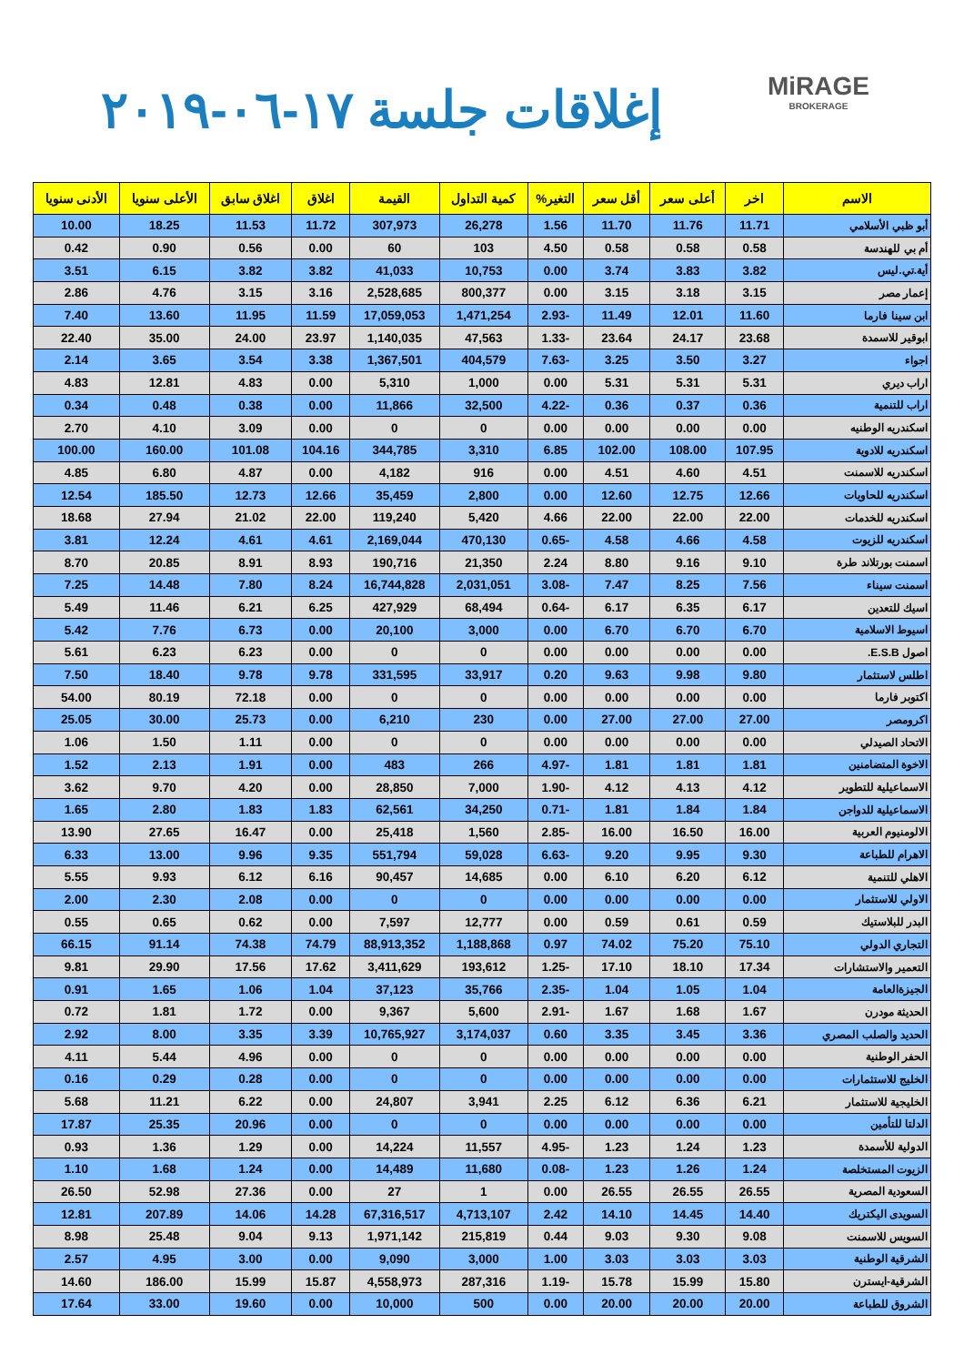MiRAGE
BROKERAGE
إغلاقات جلسة ١٧-٠٦-٢٠١٩
| الاسم | اخر | أعلى سعر | أقل سعر | التغير% | كمية التداول | القيمة | اغلاق | اغلاق سابق | الأعلى سنويا | الأدنى سنويا |
| --- | --- | --- | --- | --- | --- | --- | --- | --- | --- | --- |
| أبو ظبي الأسلامي | 11.71 | 11.76 | 11.70 | 1.56 | 26,278 | 307,973 | 11.72 | 11.53 | 18.25 | 10.00 |
| أم بي للهندسة | 0.58 | 0.58 | 0.58 | 4.50 | 103 | 60 | 0.00 | 0.56 | 0.90 | 0.42 |
| أية.تي.ليس | 3.82 | 3.83 | 3.74 | 0.00 | 10,753 | 41,033 | 3.82 | 3.82 | 6.15 | 3.51 |
| إعمار مصر | 3.15 | 3.18 | 3.15 | 0.00 | 800,377 | 2,528,685 | 3.16 | 3.15 | 4.76 | 2.86 |
| ابن سينا فارما | 11.60 | 12.01 | 11.49 | -2.93 | 1,471,254 | 17,059,053 | 11.59 | 11.95 | 13.60 | 7.40 |
| ابوقير للاسمدة | 23.68 | 24.17 | 23.64 | -1.33 | 47,563 | 1,140,035 | 23.97 | 24.00 | 35.00 | 22.40 |
| اجواء | 3.27 | 3.50 | 3.25 | -7.63 | 404,579 | 1,367,501 | 3.38 | 3.54 | 3.65 | 2.14 |
| اراب ديري | 5.31 | 5.31 | 5.31 | 0.00 | 1,000 | 5,310 | 0.00 | 4.83 | 12.81 | 4.83 |
| اراب للتنمية | 0.36 | 0.37 | 0.36 | -4.22 | 32,500 | 11,866 | 0.00 | 0.38 | 0.48 | 0.34 |
| اسكندريه الوطنيه | 0.00 | 0.00 | 0.00 | 0.00 | 0 | 0 | 0.00 | 3.09 | 4.10 | 2.70 |
| اسكندريه للادوية | 107.95 | 108.00 | 102.00 | 6.85 | 3,310 | 344,785 | 104.16 | 101.08 | 160.00 | 100.00 |
| اسكندريه للاسمنت | 4.51 | 4.60 | 4.51 | 0.00 | 916 | 4,182 | 0.00 | 4.87 | 6.80 | 4.85 |
| اسكندريه للحاويات | 12.66 | 12.75 | 12.60 | 0.00 | 2,800 | 35,459 | 12.66 | 12.73 | 185.50 | 12.54 |
| اسكندريه للخدمات | 22.00 | 22.00 | 22.00 | 4.66 | 5,420 | 119,240 | 22.00 | 21.02 | 27.94 | 18.68 |
| اسكندريه للزيوت | 4.58 | 4.66 | 4.58 | -0.65 | 470,130 | 2,169,044 | 4.61 | 4.61 | 12.24 | 3.81 |
| اسمنت بورتلاند طرة | 9.10 | 9.16 | 8.80 | 2.24 | 21,350 | 190,716 | 8.93 | 8.91 | 20.85 | 8.70 |
| اسمنت سيناء | 7.56 | 8.25 | 7.47 | -3.08 | 2,031,051 | 16,744,828 | 8.24 | 7.80 | 14.48 | 7.25 |
| اسيك للتعدين | 6.17 | 6.35 | 6.17 | -0.64 | 68,494 | 427,929 | 6.25 | 6.21 | 11.46 | 5.49 |
| اسيوط الاسلامية | 6.70 | 6.70 | 6.70 | 0.00 | 3,000 | 20,100 | 0.00 | 6.73 | 7.76 | 5.42 |
| اصول E.S.B. | 0.00 | 0.00 | 0.00 | 0.00 | 0 | 0 | 0.00 | 6.23 | 6.23 | 5.61 |
| اطلس لاستثمار | 9.80 | 9.98 | 9.63 | 0.20 | 33,917 | 331,595 | 9.78 | 9.78 | 18.40 | 7.50 |
| اكتوبر فارما | 0.00 | 0.00 | 0.00 | 0.00 | 0 | 0 | 0.00 | 72.18 | 80.19 | 54.00 |
| اكرومصر | 27.00 | 27.00 | 27.00 | 0.00 | 230 | 6,210 | 0.00 | 25.73 | 30.00 | 25.05 |
| الاتحاد الصيدلي | 0.00 | 0.00 | 0.00 | 0.00 | 0 | 0 | 0.00 | 1.11 | 1.50 | 1.06 |
| الاخوة المتضامنين | 1.81 | 1.81 | 1.81 | -4.97 | 266 | 483 | 0.00 | 1.91 | 2.13 | 1.52 |
| الاسماعيلية للتطوير | 4.12 | 4.13 | 4.12 | -1.90 | 7,000 | 28,850 | 0.00 | 4.20 | 9.70 | 3.62 |
| الاسماعيلية للدواجن | 1.84 | 1.84 | 1.81 | -0.71 | 34,250 | 62,561 | 1.83 | 1.83 | 2.80 | 1.65 |
| الالومنيوم العربية | 16.00 | 16.50 | 16.00 | -2.85 | 1,560 | 25,418 | 0.00 | 16.47 | 27.65 | 13.90 |
| الاهرام للطباعة | 9.30 | 9.95 | 9.20 | -6.63 | 59,028 | 551,794 | 9.35 | 9.96 | 13.00 | 6.33 |
| الاهلي للتنمية | 6.12 | 6.20 | 6.10 | 0.00 | 14,685 | 90,457 | 6.16 | 6.12 | 9.93 | 5.55 |
| الاولي للاستثمار | 0.00 | 0.00 | 0.00 | 0.00 | 0 | 0 | 0.00 | 2.08 | 2.30 | 2.00 |
| البدر للبلاستيك | 0.59 | 0.61 | 0.59 | 0.00 | 12,777 | 7,597 | 0.00 | 0.62 | 0.65 | 0.55 |
| التجاري الدولي | 75.10 | 75.20 | 74.02 | 0.97 | 1,188,868 | 88,913,352 | 74.79 | 74.38 | 91.14 | 66.15 |
| التعمير والاستشارات | 17.34 | 18.10 | 17.10 | -1.25 | 193,612 | 3,411,629 | 17.62 | 17.56 | 29.90 | 9.81 |
| الجيزةالعامة | 1.04 | 1.05 | 1.04 | -2.35 | 35,766 | 37,123 | 1.04 | 1.06 | 1.65 | 0.91 |
| الحديثة مودرن | 1.67 | 1.68 | 1.67 | -2.91 | 5,600 | 9,367 | 0.00 | 1.72 | 1.81 | 0.72 |
| الحديد والصلب المصري | 3.36 | 3.45 | 3.35 | 0.60 | 3,174,037 | 10,765,927 | 3.39 | 3.35 | 8.00 | 2.92 |
| الحفر الوطنية | 0.00 | 0.00 | 0.00 | 0.00 | 0 | 0 | 0.00 | 4.96 | 5.44 | 4.11 |
| الخليج للاستثمارات | 0.00 | 0.00 | 0.00 | 0.00 | 0 | 0 | 0.00 | 0.28 | 0.29 | 0.16 |
| الخليجية للاستثمار | 6.21 | 6.36 | 6.12 | 2.25 | 3,941 | 24,807 | 0.00 | 6.22 | 11.21 | 5.68 |
| الدلتا للتأمين | 0.00 | 0.00 | 0.00 | 0.00 | 0 | 0 | 0.00 | 20.96 | 25.35 | 17.87 |
| الدولية للأسمدة | 1.23 | 1.24 | 1.23 | -4.95 | 11,557 | 14,224 | 0.00 | 1.29 | 1.36 | 0.93 |
| الزيوت المستخلصة | 1.24 | 1.26 | 1.23 | -0.08 | 11,680 | 14,489 | 0.00 | 1.24 | 1.68 | 1.10 |
| السعودية المصرية | 26.55 | 26.55 | 26.55 | 0.00 | 1 | 27 | 0.00 | 27.36 | 52.98 | 26.50 |
| السويدى اليكتريك | 14.40 | 14.45 | 14.10 | 2.42 | 4,713,107 | 67,316,517 | 14.28 | 14.06 | 207.89 | 12.81 |
| السويس للاسمنت | 9.08 | 9.30 | 9.03 | 0.44 | 215,819 | 1,971,142 | 9.13 | 9.04 | 25.48 | 8.98 |
| الشرقية الوطنية | 3.03 | 3.03 | 3.03 | 1.00 | 3,000 | 9,090 | 0.00 | 3.00 | 4.95 | 2.57 |
| الشرقية-ايسترن | 15.80 | 15.99 | 15.78 | -1.19 | 287,316 | 4,558,973 | 15.87 | 15.99 | 186.00 | 14.60 |
| الشروق للطباعة | 20.00 | 20.00 | 20.00 | 0.00 | 500 | 10,000 | 0.00 | 19.60 | 33.00 | 17.64 |